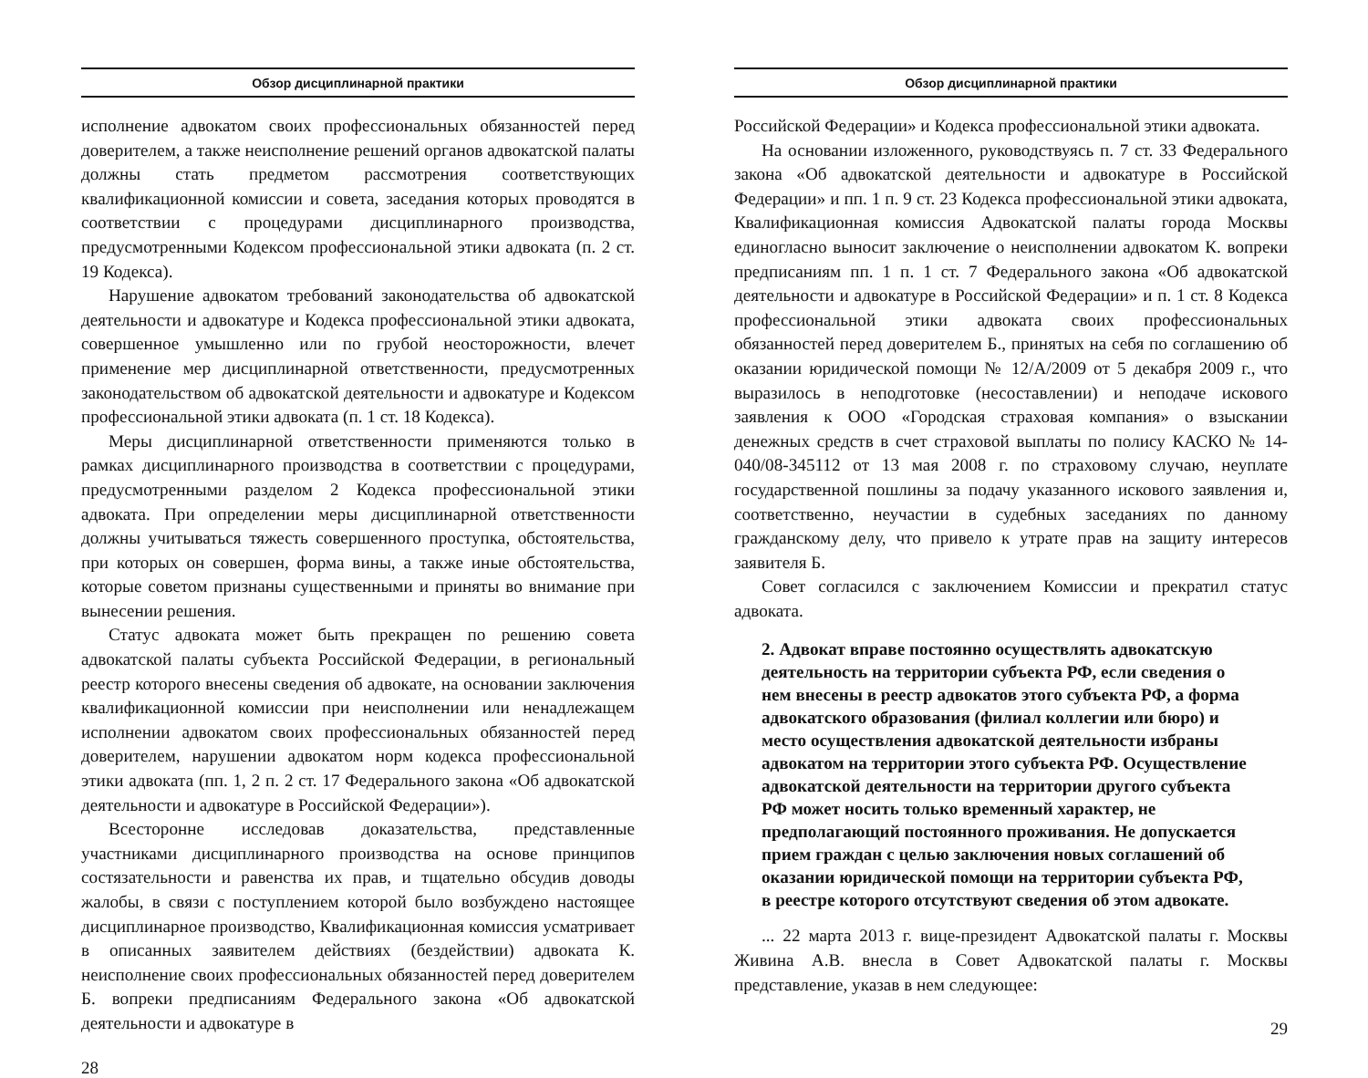Обзор дисциплинарной практики
исполнение адвокатом своих профессиональных обязанностей перед доверителем, а также неисполнение решений органов адвокатской палаты должны стать предметом рассмотрения соответствующих квалификационной комиссии и совета, заседания которых проводятся в соответствии с процедурами дисциплинарного производства, предусмотренными Кодексом профессиональной этики адвоката (п. 2 ст. 19 Кодекса).
Нарушение адвокатом требований законодательства об адвокатской деятельности и адвокатуре и Кодекса профессиональной этики адвоката, совершенное умышленно или по грубой неосторожности, влечет применение мер дисциплинарной ответственности, предусмотренных законодательством об адвокатской деятельности и адвокатуре и Кодексом профессиональной этики адвоката (п. 1 ст. 18 Кодекса).
Меры дисциплинарной ответственности применяются только в рамках дисциплинарного производства в соответствии с процедурами, предусмотренными разделом 2 Кодекса профессиональной этики адвоката. При определении меры дисциплинарной ответственности должны учитываться тяжесть совершенного проступка, обстоятельства, при которых он совершен, форма вины, а также иные обстоятельства, которые советом признаны существенными и приняты во внимание при вынесении решения.
Статус адвоката может быть прекращен по решению совета адвокатской палаты субъекта Российской Федерации, в региональный реестр которого внесены сведения об адвокате, на основании заключения квалификационной комиссии при неисполнении или ненадлежащем исполнении адвокатом своих профессиональных обязанностей перед доверителем, нарушении адвокатом норм кодекса профессиональной этики адвоката (пп. 1, 2 п. 2 ст. 17 Федерального закона «Об адвокатской деятельности и адвокатуре в Российской Федерации»).
Всесторонне исследовав доказательства, представленные участниками дисциплинарного производства на основе принципов состязательности и равенства их прав, и тщательно обсудив доводы жалобы, в связи с поступлением которой было возбуждено настоящее дисциплинарное производство, Квалификационная комиссия усматривает в описанных заявителем действиях (бездействии) адвоката К. неисполнение своих профессиональных обязанностей перед доверителем Б. вопреки предписаниям Федерального закона «Об адвокатской деятельности и адвокатуре в
28
Обзор дисциплинарной практики
Российской Федерации» и Кодекса профессиональной этики адвоката.
На основании изложенного, руководствуясь п. 7 ст. 33 Федерального закона «Об адвокатской деятельности и адвокатуре в Российской Федерации» и пп. 1 п. 9 ст. 23 Кодекса профессиональной этики адвоката, Квалификационная комиссия Адвокатской палаты города Москвы единогласно выносит заключение о неисполнении адвокатом К. вопреки предписаниям пп. 1 п. 1 ст. 7 Федерального закона «Об адвокатской деятельности и адвокатуре в Российской Федерации» и п. 1 ст. 8 Кодекса профессиональной этики адвоката своих профессиональных обязанностей перед доверителем Б., принятых на себя по соглашению об оказании юридической помощи № 12/А/2009 от 5 декабря 2009 г., что выразилось в неподготовке (несоставлении) и неподаче искового заявления к ООО «Городская страховая компания» о взыскании денежных средств в счет страховой выплаты по полису КАСКО № 14-040/08-345112 от 13 мая 2008 г. по страховому случаю, неуплате государственной пошлины за подачу указанного искового заявления и, соответственно, неучастии в судебных заседаниях по данному гражданскому делу, что привело к утрате прав на защиту интересов заявителя Б.
Совет согласился с заключением Комиссии и прекратил статус адвоката.
2. Адвокат вправе постоянно осуществлять адвокатскую деятельность на территории субъекта РФ, если сведения о нем внесены в реестр адвокатов этого субъекта РФ, а форма адвокатского образования (филиал коллегии или бюро) и место осуществления адвокатской деятельности избраны адвокатом на территории этого субъекта РФ. Осуществление адвокатской деятельности на территории другого субъекта РФ может носить только временный характер, не предполагающий постоянного проживания. Не допускается прием граждан с целью заключения новых соглашений об оказании юридической помощи на территории субъекта РФ, в реестре которого отсутствуют сведения об этом адвокате.
... 22 марта 2013 г. вице-президент Адвокатской палаты г. Москвы Живина А.В. внесла в Совет Адвокатской палаты г. Москвы представление, указав в нем следующее:
29